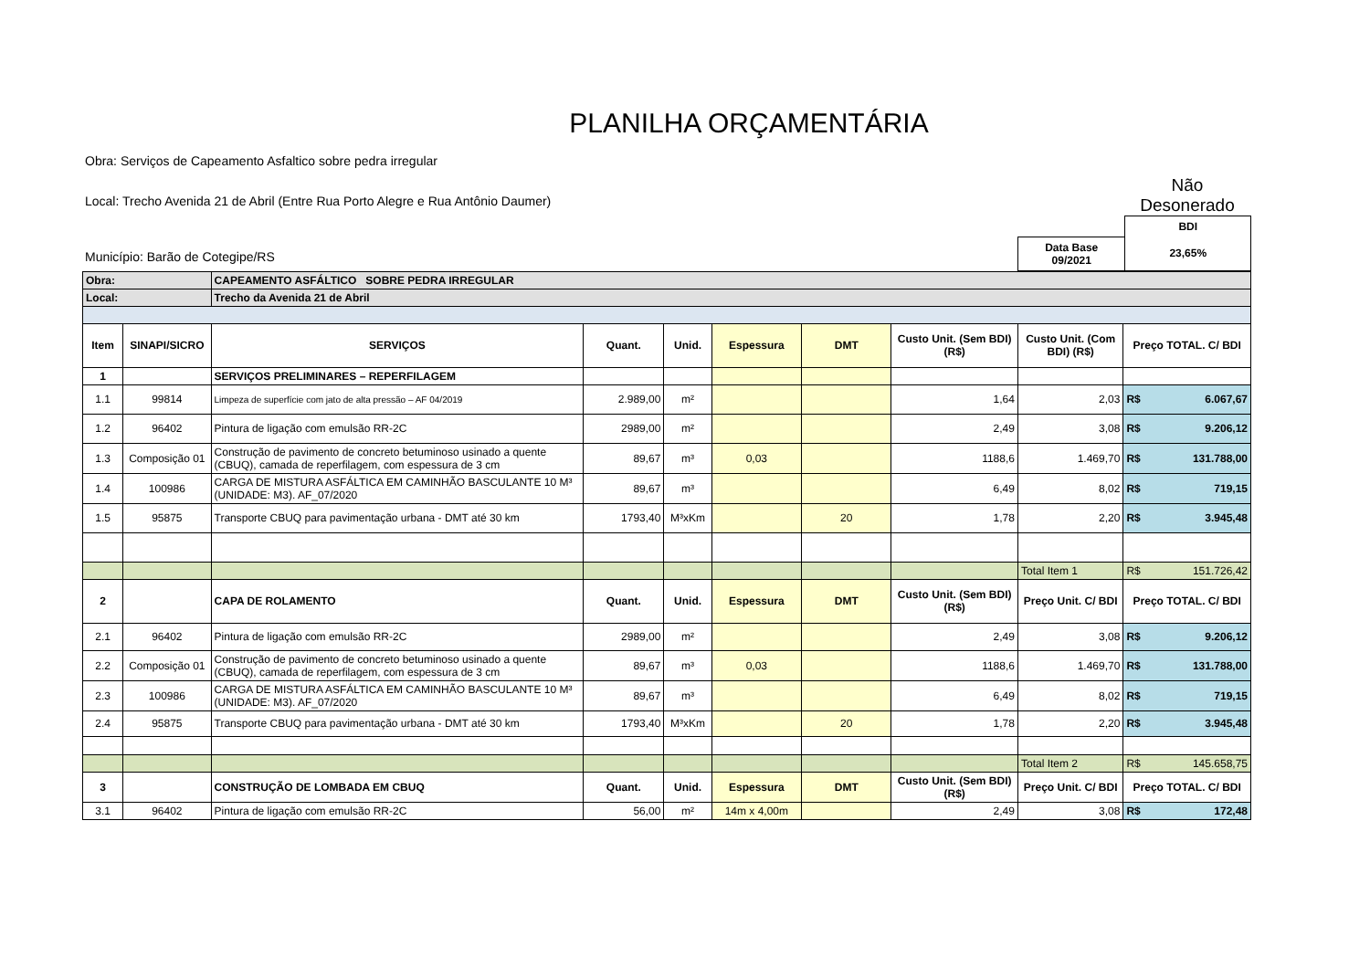PLANILHA ORÇAMENTÁRIA
Obra: Serviços de Capeamento Asfaltico sobre pedra irregular
Local: Trecho Avenida 21 de Abril (Entre Rua Porto Alegre e Rua Antônio Daumer)
Não Desonerado
Município: Barão de Cotegipe/RS
| | BDI |
| Data Base 09/2021 | 23,65% |
| Obra: | | CAPEAMENTO ASFÁLTICO SOBRE PEDRA IRREGULAR | | | | | | | |
| Local: | | Trecho da Avenida 21 de Abril | | | | | | | |
| Item | SINAPI/SICRO | SERVIÇOS | Quant. | Unid. | Espessura | DMT | Custo Unit. (Sem BDI) (R$) | Custo Unit. (Com BDI) (R$) | Preço TOTAL. C/ BDI |
| 1 | | SERVIÇOS PRELIMINARES – REPERFILAGEM | | | | | | | |
| 1.1 | 99814 | Limpeza de superfície com jato de alta pressão – AF 04/2019 | 2.989,00 | m² | | | 1,64 | 2,03 | R$ 6.067,67 |
| 1.2 | 96402 | Pintura de ligação com emulsão RR-2C | 2989,00 | m² | | | 2,49 | 3,08 | R$ 9.206,12 |
| 1.3 | Composição 01 | Construção de pavimento de concreto betuminoso usinado a quente (CBUQ), camada de reperfilagem, com espessura de 3 cm | 89,67 | m³ | 0,03 | | 1188,6 | 1.469,70 | R$ 131.788,00 |
| 1.4 | 100986 | CARGA DE MISTURA ASFÁLTICA EM CAMINHÃO BASCULANTE 10 M³ (UNIDADE: M3). AF_07/2020 | 89,67 | m³ | | | 6,49 | 8,02 | R$ 719,15 |
| 1.5 | 95875 | Transporte CBUQ para pavimentação urbana - DMT até 30 km | 1793,40 | M³xKm | | 20 | 1,78 | 2,20 | R$ 3.945,48 |
| | | | | | | | | Total Item 1 | R$ 151.726,42 |
| 2 | | CAPA DE ROLAMENTO | Quant. | Unid. | Espessura | DMT | Custo Unit. (Sem BDI) (R$) | Preço Unit. C/ BDI | Preço TOTAL. C/ BDI |
| 2.1 | 96402 | Pintura de ligação com emulsão RR-2C | 2989,00 | m² | | | 2,49 | 3,08 | R$ 9.206,12 |
| 2.2 | Composição 01 | Construção de pavimento de concreto betuminoso usinado a quente (CBUQ), camada de reperfilagem, com espessura de 3 cm | 89,67 | m³ | 0,03 | | 1188,6 | 1.469,70 | R$ 131.788,00 |
| 2.3 | 100986 | CARGA DE MISTURA ASFÁLTICA EM CAMINHÃO BASCULANTE 10 M³ (UNIDADE: M3). AF_07/2020 | 89,67 | m³ | | | 6,49 | 8,02 | R$ 719,15 |
| 2.4 | 95875 | Transporte CBUQ para pavimentação urbana - DMT até 30 km | 1793,40 | M³xKm | | 20 | 1,78 | 2,20 | R$ 3.945,48 |
| | | | | | | | | Total Item 2 | R$ 145.658,75 |
| 3 | | CONSTRUÇÃO DE LOMBADA EM CBUQ | Quant. | Unid. | Espessura | DMT | Custo Unit. (Sem BDI) (R$) | Preço Unit. C/ BDI | Preço TOTAL. C/ BDI |
| 3.1 | 96402 | Pintura de ligação com emulsão RR-2C | 56,00 | m² | 14m x 4,00m | | 2,49 | 3,08 | R$ 172,48 |